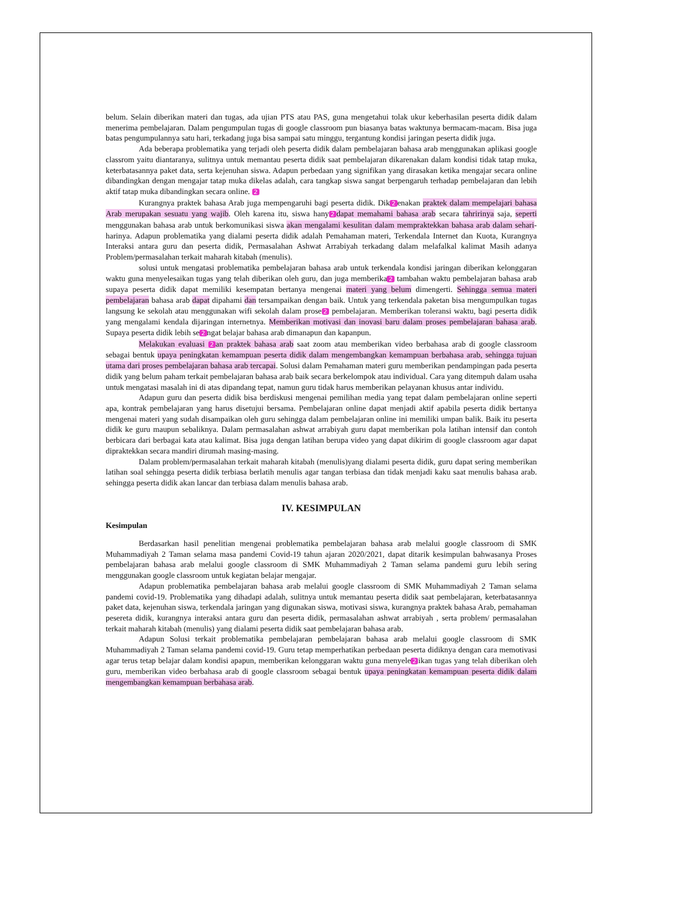belum. Selain diberikan materi dan tugas, ada ujian PTS atau PAS, guna mengetahui tolak ukur keberhasilan peserta didik dalam menerima pembelajaran. Dalam pengumpulan tugas di google classroom pun biasanya batas waktunya bermacam-macam. Bisa juga batas pengumpulannya satu hari, terkadang juga bisa sampai satu minggu, tergantung kondisi jaringan peserta didik juga.
Ada beberapa problematika yang terjadi oleh peserta didik dalam pembelajaran bahasa arab menggunakan aplikasi google classrom yaitu diantaranya, sulitnya untuk memantau peserta didik saat pembelajaran dikarenakan dalam kondisi tidak tatap muka, keterbatasannya paket data, serta kejenuhan siswa. Adapun perbedaan yang signifikan yang dirasakan ketika mengajar secara online dibandingkan dengan mengajar tatap muka dikelas adalah, cara tangkap siswa sangat berpengaruh terhadap pembelajaran dan lebih aktif tatap muka dibandingkan secara online. 2
Kurangnya praktek bahasa Arab juga mempengaruhi bagi peserta didik. Dik 2 enakan praktek dalam mempelajari bahasa Arab merupakan sesuatu yang wajib. Oleh karena itu, siswa hany 2 dapat memahami bahasa arab secara tahririnya saja, seperti menggunakan bahasa arab untuk berkomunikasi siswa akan mengalami kesulitan dalam mempraktekkan bahasa arab dalam sehari-harinya. Adapun problematika yang dialami peserta didik adalah Pemahaman materi, Terkendala Internet dan Kuota, Kurangnya Interaksi antara guru dan peserta didik, Permasalahan Ashwat Arrabiyah terkadang dalam melafalkal kalimat Masih adanya Problem/permasalahan terkait maharah kitabah (menulis).
solusi untuk mengatasi problematika pembelajaran bahasa arab untuk terkendala kondisi jaringan diberikan kelonggaran waktu guna menyelesaikan tugas yang telah diberikan oleh guru, dan juga memberika 2 tambahan waktu pembelajaran bahasa arab supaya peserta didik dapat memiliki kesempatan bertanya mengenai materi yang belum dimengerti. Sehingga semua materi pembelajaran bahasa arab dapat dipahami dan tersampaikan dengan baik. Untuk yang terkendala paketan bisa mengumpulkan tugas langsung ke sekolah atau menggunakan wifi sekolah dalam prose 2 pembelajaran. Memberikan toleransi waktu, bagi peserta didik yang mengalami kendala dijaringan internetnya. Memberikan motivasi dan inovasi baru dalam proses pembelajaran bahasa arab. Supaya peserta didik lebih se 2 ngat belajar bahasa arab dimanapun dan kapanpun.
Melakukan evaluasi 2 an praktek bahasa arab saat zoom atau memberikan video berbahasa arab di google classroom sebagai bentuk upaya peningkatan kemampuan peserta didik dalam mengembangkan kemampuan berbahasa arab, sehingga tujuan utama dari proses pembelajaran bahasa arab tercapai. Solusi dalam Pemahaman materi guru memberikan pendampingan pada peserta didik yang belum paham terkait pembelajaran bahasa arab baik secara berkelompok atau individual. Cara yang ditempuh dalam usaha untuk mengatasi masalah ini di atas dipandang tepat, namun guru tidak harus memberikan pelayanan khusus antar individu.
Adapun guru dan peserta didik bisa berdiskusi mengenai pemilihan media yang tepat dalam pembelajaran online seperti apa, kontrak pembelajaran yang harus disetujui bersama. Pembelajaran online dapat menjadi aktif apabila peserta didik bertanya mengenai materi yang sudah disampaikan oleh guru sehingga dalam pembelajaran online ini memiliki umpan balik. Baik itu peserta didik ke guru maupun sebaliknya. Dalam permasalahan ashwat arrabiyah guru dapat memberikan pola latihan intensif dan contoh berbicara dari berbagai kata atau kalimat. Bisa juga dengan latihan berupa video yang dapat dikirim di google classroom agar dapat dipraktekkan secara mandiri dirumah masing-masing.
Dalam problem/permasalahan terkait maharah kitabah (menulis)yang dialami peserta didik, guru dapat sering memberikan latihan soal sehingga peserta didik terbiasa berlatih menulis agar tangan terbiasa dan tidak menjadi kaku saat menulis bahasa arab. sehingga peserta didik akan lancar dan terbiasa dalam menulis bahasa arab.
IV. KESIMPULAN
Kesimpulan
Berdasarkan hasil penelitian mengenai problematika pembelajaran bahasa arab melalui google classroom di SMK Muhammadiyah 2 Taman selama masa pandemi Covid-19 tahun ajaran 2020/2021, dapat ditarik kesimpulan bahwasanya Proses pembelajaran bahasa arab melalui google classroom di SMK Muhammadiyah 2 Taman selama pandemi guru lebih sering menggunakan google classroom untuk kegiatan belajar mengajar.
Adapun problematika pembelajaran bahasa arab melalui google classroom di SMK Muhammadiyah 2 Taman selama pandemi covid-19. Problematika yang dihadapi adalah, sulitnya untuk memantau peserta didik saat pembelajaran, keterbatasannya paket data, kejenuhan siswa, terkendala jaringan yang digunakan siswa, motivasi siswa, kurangnya praktek bahasa Arab, pemahaman pesereta didik, kurangnya interaksi antara guru dan peserta didik, permasalahan ashwat arrabiyah , serta problem/ permasalahan terkait maharah kitabah (menulis) yang dialami peserta didik saat pembelajaran bahasa arab.
Adapun Solusi terkait problematika pembelajaran pembelajaran bahasa arab melalui google classroom di SMK Muhammadiyah 2 Taman selama pandemi covid-19. Guru tetap memperhatikan perbedaan peserta didiknya dengan cara memotivasi agar terus tetap belajar dalam kondisi apapun, memberikan kelonggaran waktu guna menyele 2 ikan tugas yang telah diberikan oleh guru, memberikan video berbahasa arab di google classroom sebagai bentuk upaya peningkatan kemampuan peserta didik dalam mengembangkan kemampuan berbahasa arab.